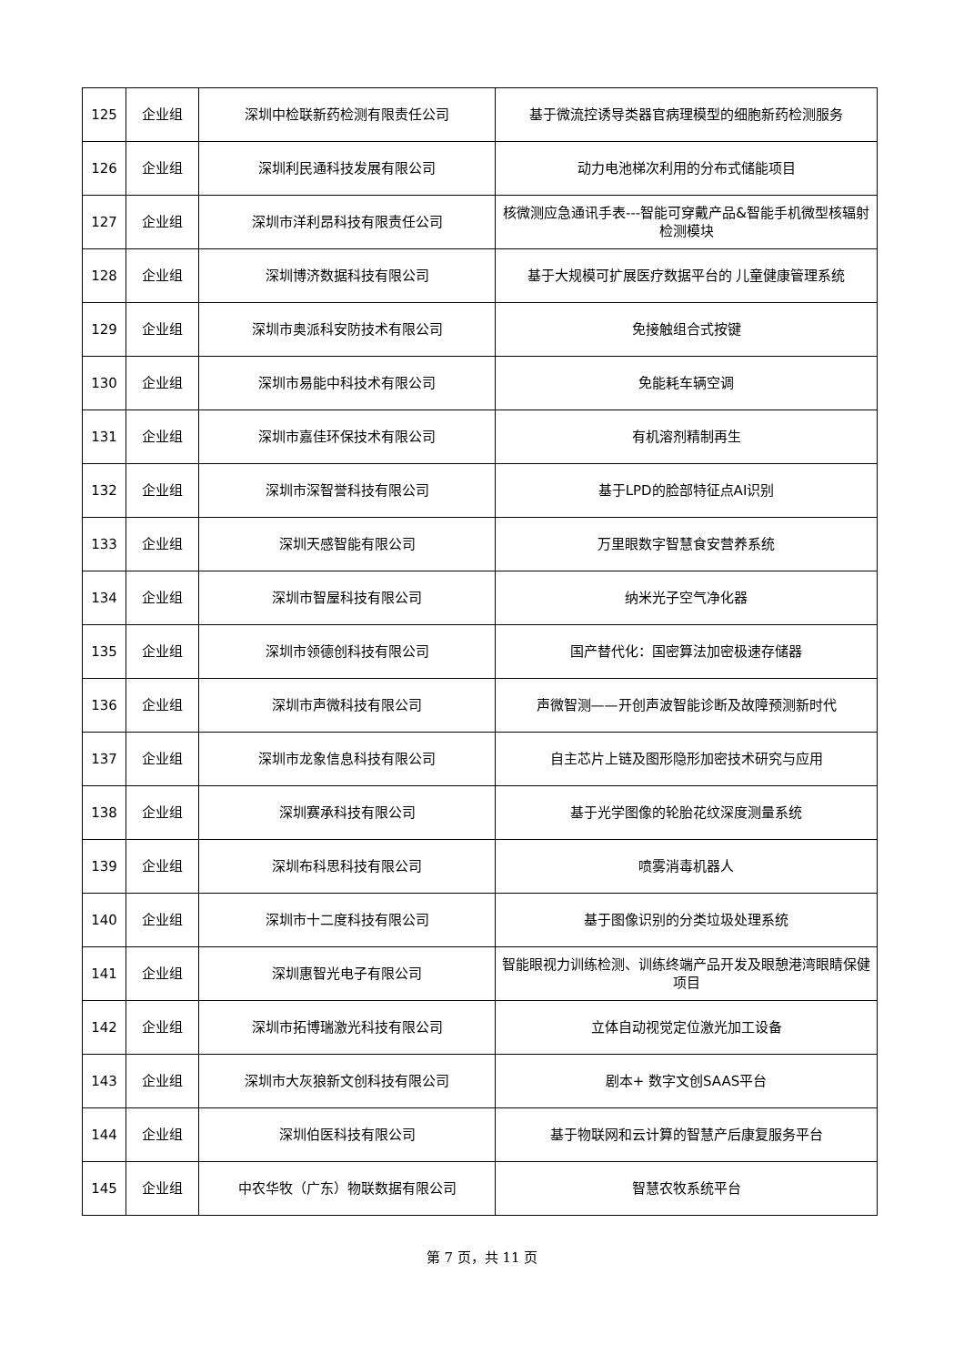| 125 | 企业组 | 深圳中检联新药检测有限责任公司 | 基于微流控诱导类器官病理模型的细胞新药检测服务 |
| 126 | 企业组 | 深圳利民通科技发展有限公司 | 动力电池梯次利用的分布式储能项目 |
| 127 | 企业组 | 深圳市洋利昂科技有限责任公司 | 核微测应急通讯手表---智能可穿戴产品&智能手机微型核辐射检测模块 |
| 128 | 企业组 | 深圳博济数据科技有限公司 | 基于大规模可扩展医疗数据平台的 儿童健康管理系统 |
| 129 | 企业组 | 深圳市奥派科安防技术有限公司 | 免接触组合式按键 |
| 130 | 企业组 | 深圳市易能中科技术有限公司 | 免能耗车辆空调 |
| 131 | 企业组 | 深圳市嘉佳环保技术有限公司 | 有机溶剂精制再生 |
| 132 | 企业组 | 深圳市深智誉科技有限公司 | 基于LPD的脸部特征点AI识别 |
| 133 | 企业组 | 深圳天感智能有限公司 | 万里眼数字智慧食安营养系统 |
| 134 | 企业组 | 深圳市智屋科技有限公司 | 纳米光子空气净化器 |
| 135 | 企业组 | 深圳市领德创科技有限公司 | 国产替代化：国密算法加密极速存储器 |
| 136 | 企业组 | 深圳市声微科技有限公司 | 声微智测——开创声波智能诊断及故障预测新时代 |
| 137 | 企业组 | 深圳市龙象信息科技有限公司 | 自主芯片上链及图形隐形加密技术研究与应用 |
| 138 | 企业组 | 深圳赛承科技有限公司 | 基于光学图像的轮胎花纹深度测量系统 |
| 139 | 企业组 | 深圳布科思科技有限公司 | 喷雾消毒机器人 |
| 140 | 企业组 | 深圳市十二度科技有限公司 | 基于图像识别的分类垃圾处理系统 |
| 141 | 企业组 | 深圳惠智光电子有限公司 | 智能眼视力训练检测、训练终端产品开发及眼憩港湾眼睛保健项目 |
| 142 | 企业组 | 深圳市拓博瑞激光科技有限公司 | 立体自动视觉定位激光加工设备 |
| 143 | 企业组 | 深圳市大灰狼新文创科技有限公司 | 剧本+ 数字文创SAAS平台 |
| 144 | 企业组 | 深圳伯医科技有限公司 | 基于物联网和云计算的智慧产后康复服务平台 |
| 145 | 企业组 | 中农华牧（广东）物联数据有限公司 | 智慧农牧系统平台 |
第 7 页，共 11 页